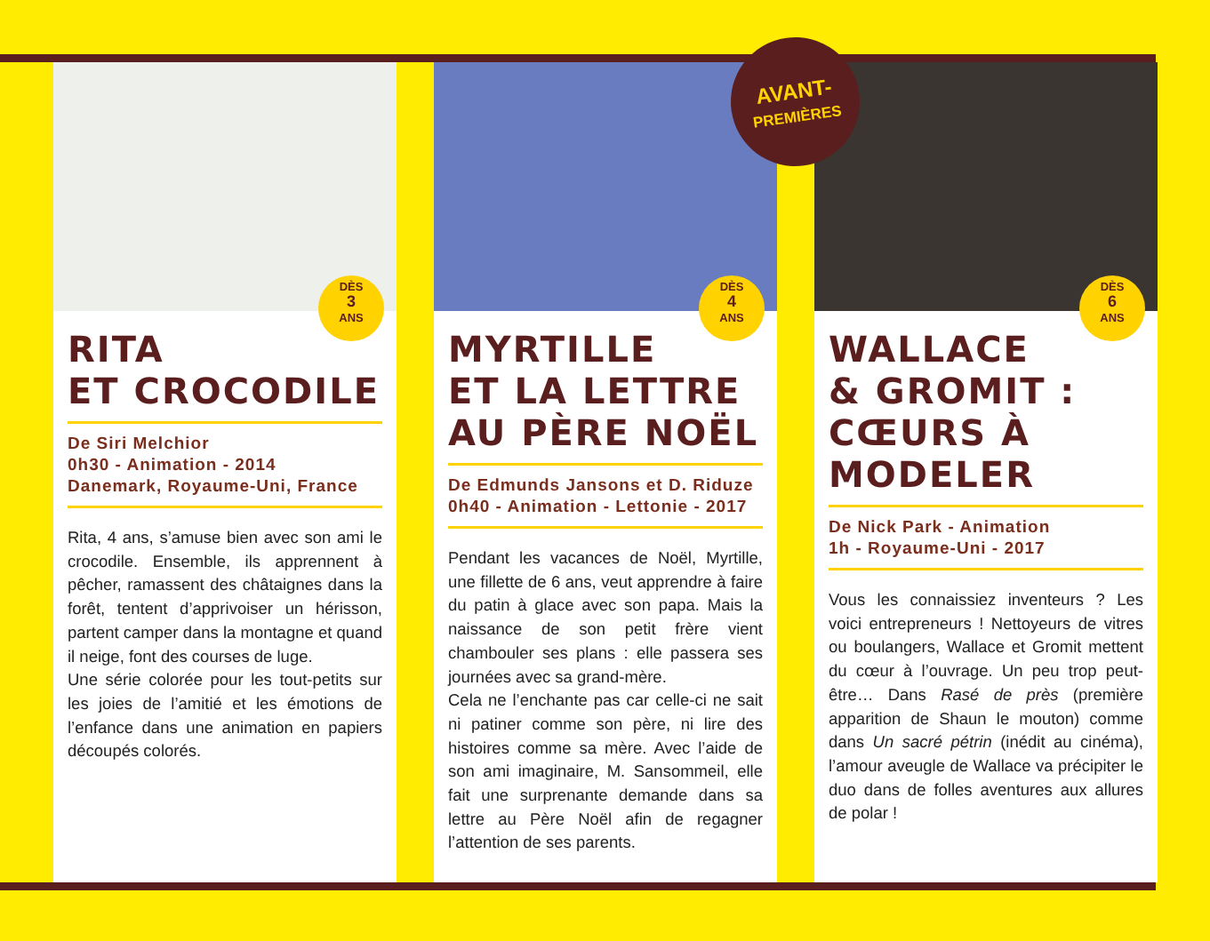DÈS
3
ANS
RITA
ET CROCODILE
De Siri Melchior
0h30 - Animation - 2014
Danemark, Royaume-Uni, France
Rita, 4 ans, s’amuse bien avec son ami le crocodile. Ensemble, ils apprennent à pêcher, ramassent des châtaignes dans la forêt, tentent d’apprivoiser un hérisson, partent camper dans la montagne et quand il neige, font des courses de luge.
Une série colorée pour les tout-petits sur les joies de l’amitié et les émotions de l’enfance dans une animation en papiers découpés colorés.
DÈS
4
ANS
MYRTILLE
ET LA LETTRE
AU PÈRE NOËL
De Edmunds Jansons et D. Riduze
0h40 - Animation - Lettonie - 2017
Pendant les vacances de Noël, Myrtille, une fillette de 6 ans, veut apprendre à faire du patin à glace avec son papa. Mais la naissance de son petit frère vient chambouler ses plans : elle passera ses journées avec sa grand-mère.
Cela ne l’enchante pas car celle-ci ne sait ni patiner comme son père, ni lire des histoires comme sa mère. Avec l’aide de son ami imaginaire, M. Sansommeil, elle fait une surprenante demande dans sa lettre au Père Noël afin de regagner l’attention de ses parents.
DÈS
6
ANS
WALLACE
& GROMIT :
CŒURS À MODELER
De Nick Park - Animation
1h - Royaume-Uni - 2017
Vous les connaissiez inventeurs ? Les voici entrepreneurs ! Nettoyeurs de vitres ou boulangers, Wallace et Gromit mettent du cœur à l’ouvrage. Un peu trop peut-être… Dans Rasé de près (première apparition de Shaun le mouton) comme dans Un sacré pétrin (inédit au cinéma), l’amour aveugle de Wallace va précipiter le duo dans de folles aventures aux allures de polar !
AVANT-
PREMIÈRES